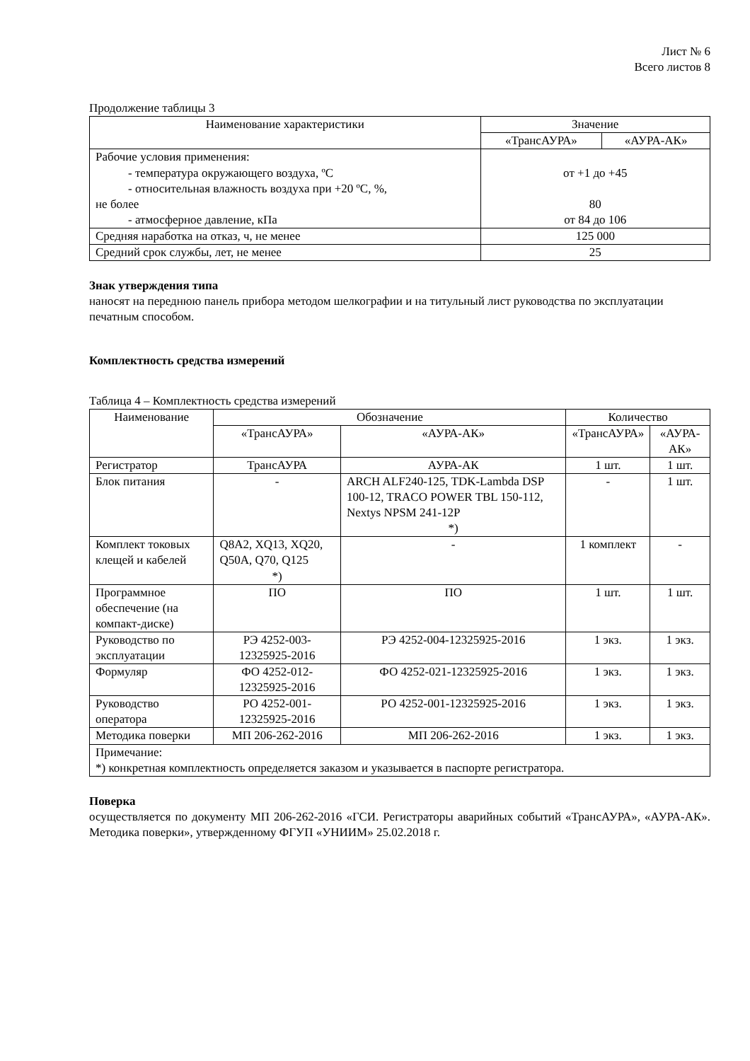Лист № 6
Всего листов 8
Продолжение таблицы 3
| Наименование характеристики | Значение | |
| --- | --- | --- |
| | «ТрансАУРА» | «АУРА-АК» |
| Рабочие условия применения: - температура окружающего воздуха, ºC - относительная влажность воздуха при +20 ºC, %, не более - атмосферное давление, кПа | от +1 до +45 80 от 84 до 106 | |
| Средняя наработка на отказ, ч, не менее | 125 000 | |
| Средний срок службы, лет, не менее | 25 | |
Знак утверждения типа
наносят на переднюю панель прибора методом шелкографии и на титульный лист руководства по эксплуатации печатным способом.
Комплектность средства измерений
Таблица 4 – Комплектность средства измерений
| Наименование | Обозначение | | Количество | |
| --- | --- | --- | --- | --- |
| | «ТрансАУРА» | «АУРА-АК» | «ТрансАУРА» | «АУРА-АК» |
| Регистратор | ТрансАУРА | АУРА-АК | 1 шт. | 1 шт. |
| Блок питания | - | ARCH ALF240-125, TDK-Lambda DSP 100-12, TRACO POWER TBL 150-112, Nextys NPSM 241-12P *) | - | 1 шт. |
| Комплект токовых клещей и кабелей | Q8A2, XQ13, XQ20, Q50A, Q70, Q125 *) | - | 1 комплект | - |
| Программное обеспечение (на компакт-диске) | ПО | ПО | 1 шт. | 1 шт. |
| Руководство по эксплуатации | РЭ 4252-003-12325925-2016 | РЭ 4252-004-12325925-2016 | 1 экз. | 1 экз. |
| Формуляр | ФО 4252-012-12325925-2016 | ФО 4252-021-12325925-2016 | 1 экз. | 1 экз. |
| Руководство оператора | РО 4252-001-12325925-2016 | РО 4252-001-12325925-2016 | 1 экз. | 1 экз. |
| Методика поверки | МП 206-262-2016 | МП 206-262-2016 | 1 экз. | 1 экз. |
| Примечание: *) конкретная комплектность определяется заказом и указывается в паспорте регистратора. | | | | |
Поверка
осуществляется по документу МП 206-262-2016 «ГСИ. Регистраторы аварийных событий «ТрансАУРА», «АУРА-АК». Методика поверки», утвержденному ФГУП «УНИИМ» 25.02.2018 г.